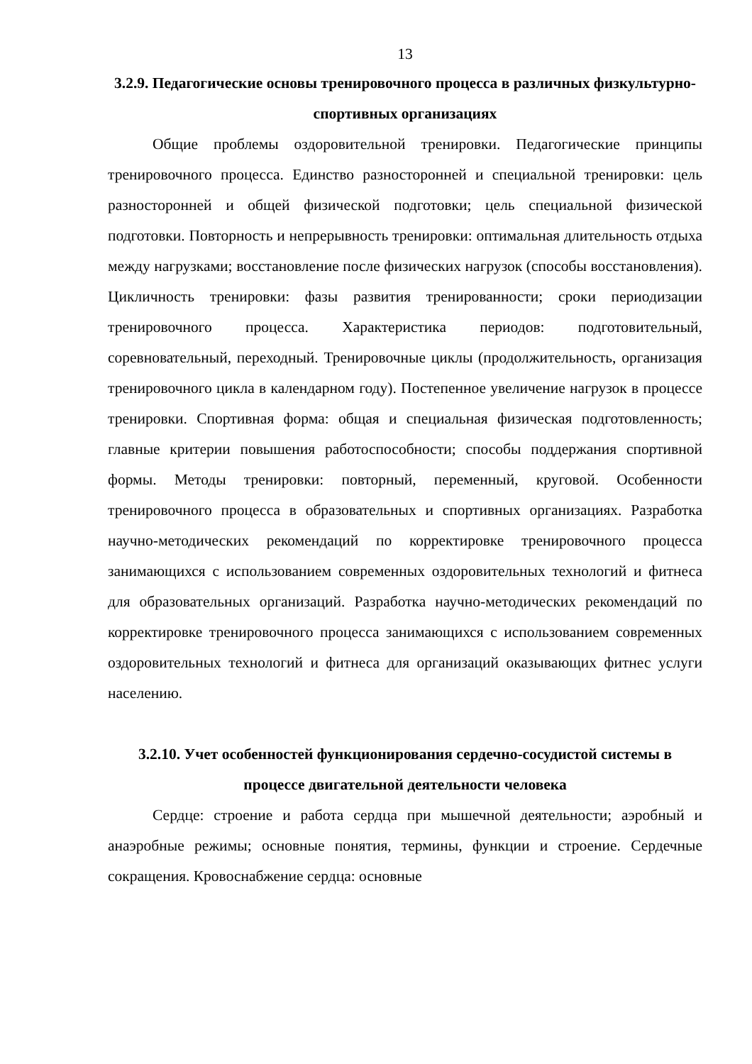13
3.2.9. Педагогические основы тренировочного процесса в различных физкультурно-спортивных организациях
Общие проблемы оздоровительной тренировки. Педагогические принципы тренировочного процесса. Единство разносторонней и специальной тренировки: цель разносторонней и общей физической подготовки; цель специальной физической подготовки. Повторность и непрерывность тренировки: оптимальная длительность отдыха между нагрузками; восстановление после физических нагрузок (способы восстановления). Цикличность тренировки: фазы развития тренированности; сроки периодизации тренировочного процесса. Характеристика периодов: подготовительный, соревновательный, переходный. Тренировочные циклы (продолжительность, организация тренировочного цикла в календарном году). Постепенное увеличение нагрузок в процессе тренировки. Спортивная форма: общая и специальная физическая подготовленность; главные критерии повышения работоспособности; способы поддержания спортивной формы. Методы тренировки: повторный, переменный, круговой. Особенности тренировочного процесса в образовательных и спортивных организациях. Разработка научно-методических рекомендаций по корректировке тренировочного процесса занимающихся с использованием современных оздоровительных технологий и фитнеса для образовательных организаций. Разработка научно-методических рекомендаций по корректировке тренировочного процесса занимающихся с использованием современных оздоровительных технологий и фитнеса для организаций оказывающих фитнес услуги населению.
3.2.10. Учет особенностей функционирования сердечно-сосудистой системы в процессе двигательной деятельности человека
Сердце: строение и работа сердца при мышечной деятельности; аэробный и анаэробные режимы; основные понятия, термины, функции и строение. Сердечные сокращения. Кровоснабжение сердца: основные